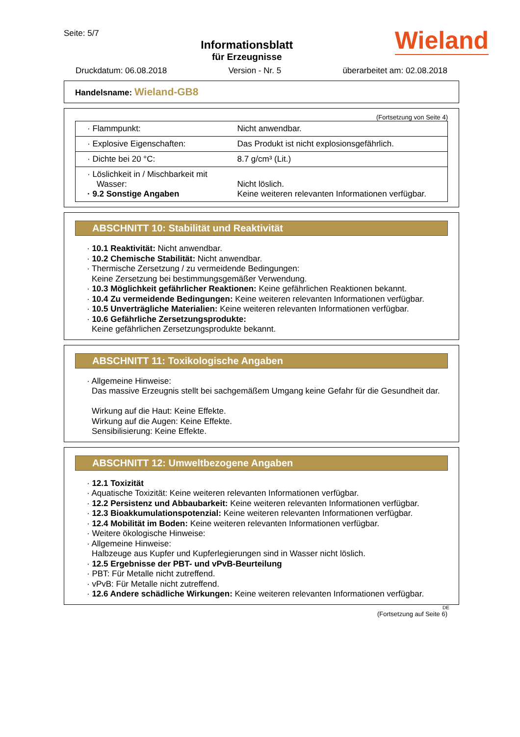Seite: 5/7
Informationsblatt
für Erzeugnisse
Wieland
Druckdatum: 06.08.2018 Version - Nr. 5 überarbeitet am: 02.08.2018
Handelsname: Wieland-GB8
(Fortsetzung von Seite 4)
| · Flammpunkt: | Nicht anwendbar. |
| · Explosive Eigenschaften: | Das Produkt ist nicht explosionsgefährlich. |
| · Dichte bei 20 °C: | 8.7 g/cm³ (Lit.) |
| · Löslichkeit in / Mischbarkeit mit Wasser: · 9.2 Sonstige Angaben | Nicht löslich. Keine weiteren relevanten Informationen verfügbar. |
ABSCHNITT 10: Stabilität und Reaktivität
· 10.1 Reaktivität: Nicht anwendbar.
· 10.2 Chemische Stabilität: Nicht anwendbar.
· Thermische Zersetzung / zu vermeidende Bedingungen:
Keine Zersetzung bei bestimmungsgemäßer Verwendung.
· 10.3 Möglichkeit gefährlicher Reaktionen: Keine gefährlichen Reaktionen bekannt.
· 10.4 Zu vermeidende Bedingungen: Keine weiteren relevanten Informationen verfügbar.
· 10.5 Unverträgliche Materialien: Keine weiteren relevanten Informationen verfügbar.
· 10.6 Gefährliche Zersetzungsprodukte:
Keine gefährlichen Zersetzungsprodukte bekannt.
ABSCHNITT 11: Toxikologische Angaben
· Allgemeine Hinweise:
Das massive Erzeugnis stellt bei sachgemäßem Umgang keine Gefahr für die Gesundheit dar.
Wirkung auf die Haut: Keine Effekte.
Wirkung auf die Augen: Keine Effekte.
Sensibilisierung: Keine Effekte.
ABSCHNITT 12: Umweltbezogene Angaben
· 12.1 Toxizität
· Aquatische Toxizität: Keine weiteren relevanten Informationen verfügbar.
· 12.2 Persistenz und Abbaubarkeit: Keine weiteren relevanten Informationen verfügbar.
· 12.3 Bioakkumulationspotenzial: Keine weiteren relevanten Informationen verfügbar.
· 12.4 Mobilität im Boden: Keine weiteren relevanten Informationen verfügbar.
· Weitere ökologische Hinweise:
· Allgemeine Hinweise:
Halbzeuge aus Kupfer und Kupferlegierungen sind in Wasser nicht löslich.
· 12.5 Ergebnisse der PBT- und vPvB-Beurteilung
· PBT: Für Metalle nicht zutreffend.
· vPvB: Für Metalle nicht zutreffend.
· 12.6 Andere schädliche Wirkungen: Keine weiteren relevanten Informationen verfügbar.
DE
(Fortsetzung auf Seite 6)